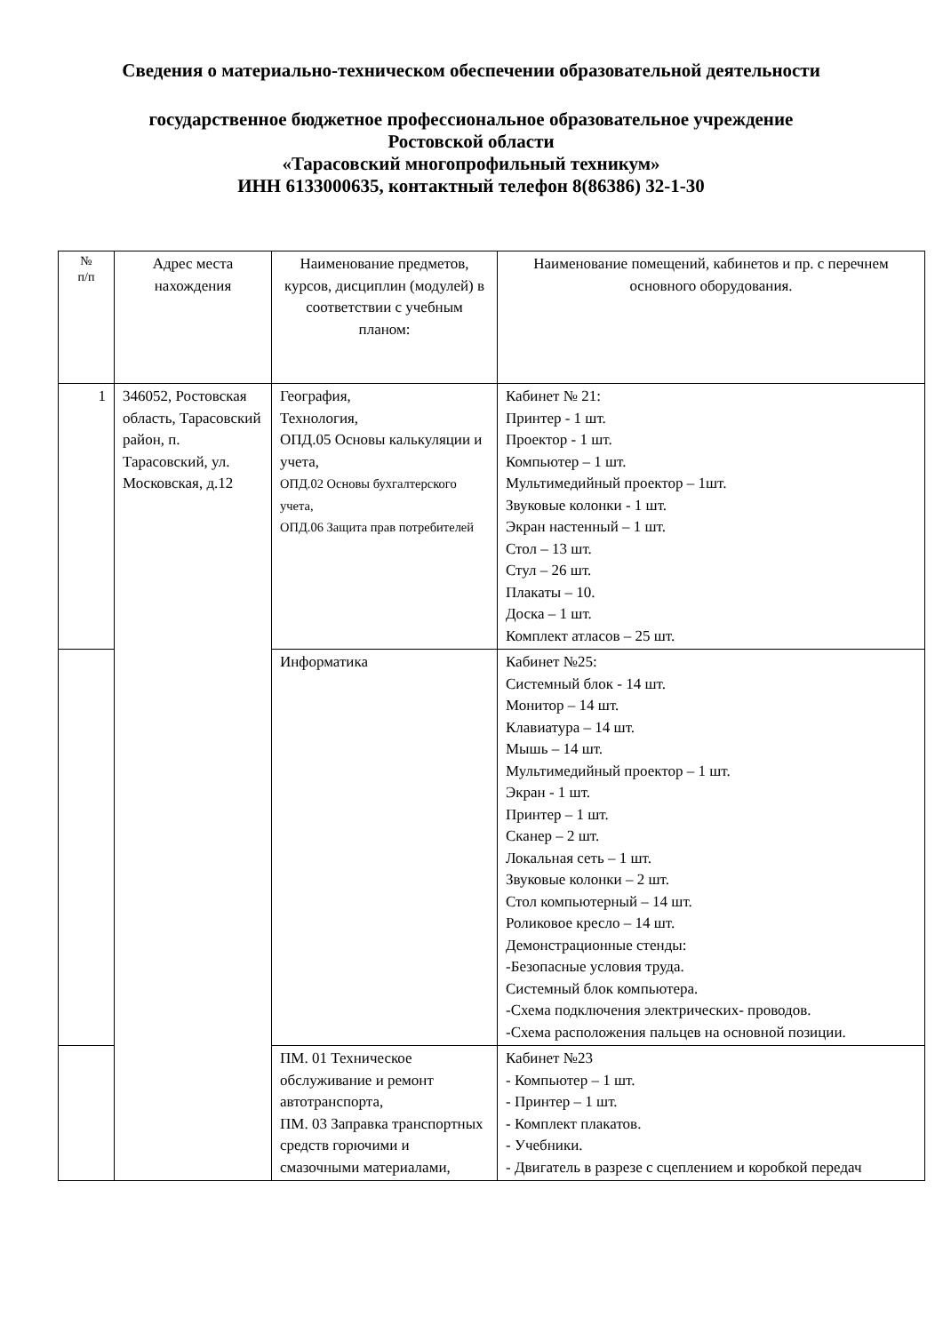Сведения о материально-техническом обеспечении образовательной деятельности
государственное бюджетное профессиональное образовательное учреждение
Ростовской области
«Тарасовский многопрофильный техникум»
ИНН 6133000635, контактный телефон 8(86386) 32-1-30
| № п/п | Адрес места нахождения | Наименование предметов, курсов, дисциплин (модулей) в соответствии с учебным планом: | Наименование помещений, кабинетов и пр. с перечнем основного оборудования. |
| --- | --- | --- | --- |
| 1 | 346052, Ростовская область, Тарасовский район, п. Тарасовский, ул. Московская, д.12 | География, Технология, ОПД.05 Основы калькуляции и учета, ОПД.02 Основы бухгалтерского учета, ОПД.06 Защита прав потребителей | Кабинет № 21: Принтер - 1 шт. Проектор - 1 шт. Компьютер – 1 шт. Мультимедийный проектор – 1шт. Звуковые колонки - 1 шт. Экран настенный – 1 шт. Стол – 13 шт. Стул – 26 шт. Плакаты – 10. Доска – 1 шт. Комплект атласов – 25 шт. |
| | | Информатика | Кабинет №25: Системный блок - 14 шт. Монитор – 14 шт. Клавиатура – 14 шт. Мышь – 14 шт. Мультимедийный проектор – 1 шт. Экран - 1 шт. Принтер – 1 шт. Сканер – 2 шт. Локальная сеть – 1 шт. Звуковые колонки – 2 шт. Стол компьютерный – 14 шт. Роликовое кресло – 14 шт. Демонстрационные стенды: -Безопасные условия труда. Системный блок компьютера. -Схема подключения электрических- проводов. -Схема расположения пальцев на основной позиции. |
| | | ПМ. 01 Техническое обслуживание и ремонт автотранспорта, ПМ. 03 Заправка транспортных средств горючими и смазочными материалами, | Кабинет №23 - Компьютер – 1 шт. - Принтер – 1 шт. - Комплект плакатов. - Учебники. - Двигатель в разрезе с сцеплением и коробкой передач |